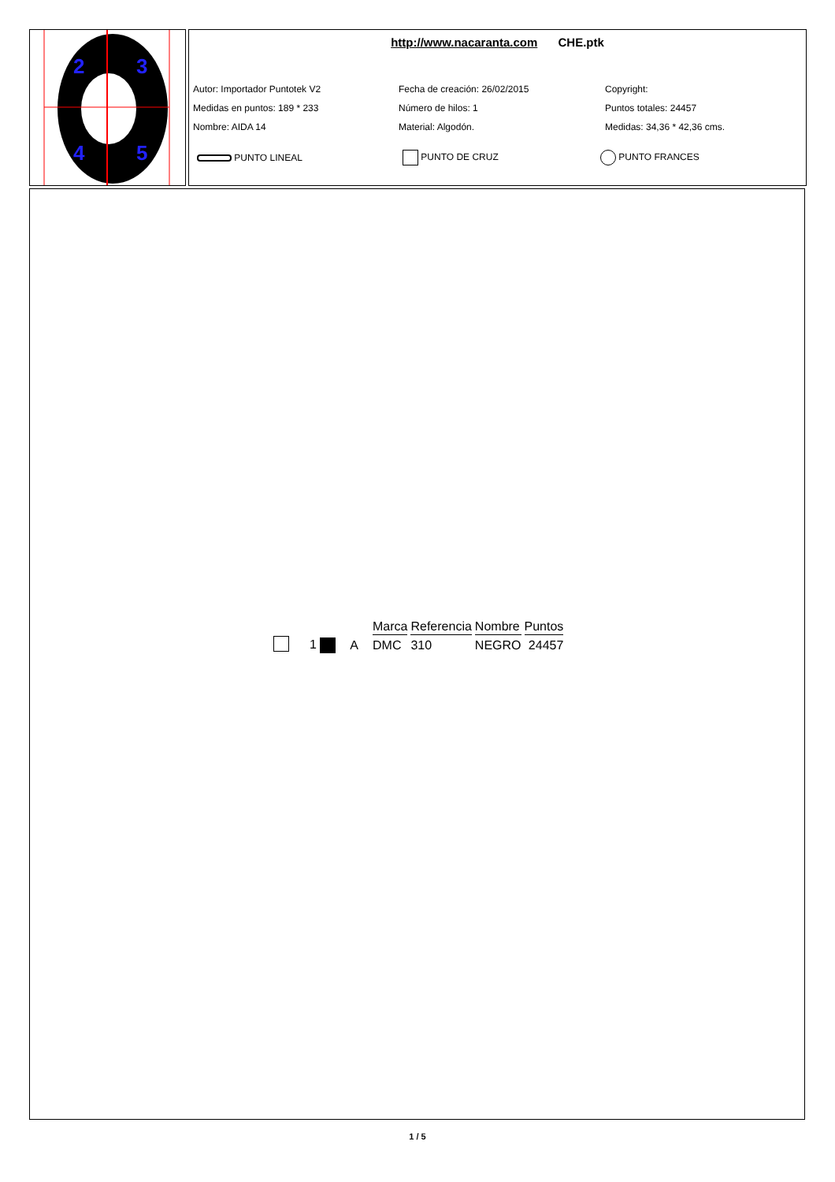2
3
4
5
http://www.nacaranta.com CHE.ptk
Autor: Importador Puntotek V2
Fecha de creación: 26/02/2015
Copyright:
Medidas en puntos: 189 * 233
Número de hilos: 1
Puntos totales: 24457
Nombre: AIDA 14
Material: Algodón.
Medidas: 34,36 * 42,36 cms.
PUNTO LINEAL
PUNTO DE CRUZ
PUNTO FRANCES
| | | | Marca | Referencia | Nombre | Puntos |
| | 1 | A | DMC | 310 | NEGRO | 24457 |
1 / 5